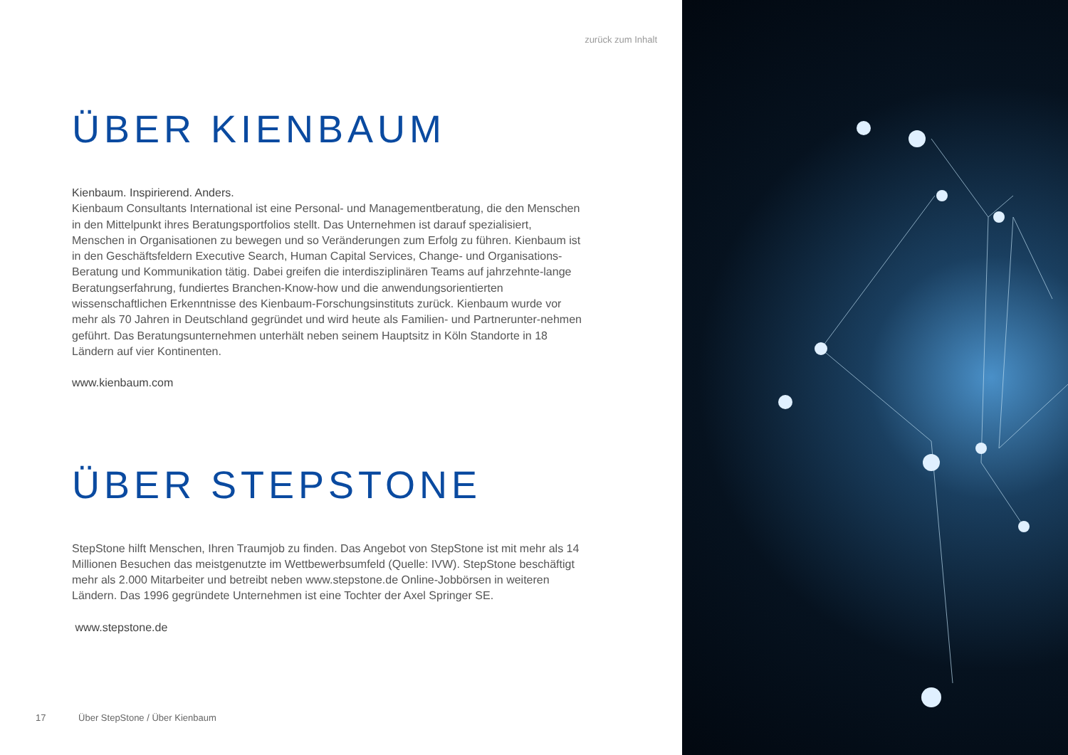zurück zum Inhalt
ÜBER KIENBAUM
Kienbaum. Inspirierend. Anders.
Kienbaum Consultants International ist eine Personal- und Managementberatung, die den Menschen in den Mittelpunkt ihres Beratungsportfolios stellt. Das Unternehmen ist darauf spezialisiert, Menschen in Organisationen zu bewegen und so Veränderungen zum Erfolg zu führen. Kienbaum ist in den Geschäftsfeldern Executive Search, Human Capital Services, Change- und Organisations-Beratung und Kommunikation tätig. Dabei greifen die interdisziplinären Teams auf jahrzehnte-lange Beratungserfahrung, fundiertes Branchen-Know-how und die anwendungsorientierten wissenschaftlichen Erkenntnisse des Kienbaum-Forschungsinstituts zurück. Kienbaum wurde vor mehr als 70 Jahren in Deutschland gegründet und wird heute als Familien- und Partnerunter-nehmen geführt. Das Beratungsunternehmen unterhält neben seinem Hauptsitz in Köln Standorte in 18 Ländern auf vier Kontinenten.
www.kienbaum.com
ÜBER STEPSTONE
StepStone hilft Menschen, Ihren Traumjob zu finden. Das Angebot von StepStone ist mit mehr als 14 Millionen Besuchen das meistgenutzte im Wettbewerbsumfeld (Quelle: IVW). StepStone beschäftigt mehr als 2.000 Mitarbeiter und betreibt neben www.stepstone.de Online-Jobbörsen in weiteren Ländern. Das 1996 gegründete Unternehmen ist eine Tochter der Axel Springer SE.
www.stepstone.de
17 Über StepStone / Über Kienbaum